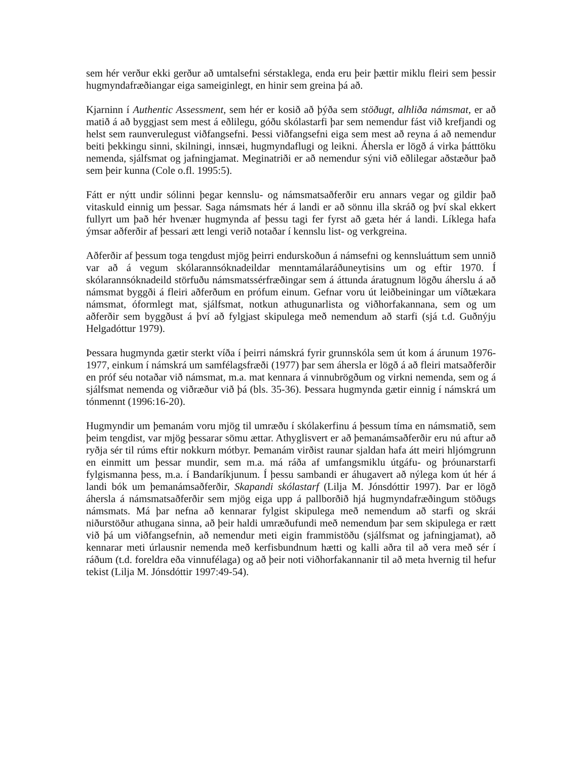sem hér verður ekki gerður að umtalsefni sérstaklega, enda eru þeir þættir miklu fleiri sem þessir hugmyndafræðiangar eiga sameiginlegt, en hinir sem greina þá að.
Kjarninn í Authentic Assessment, sem hér er kosið að þýða sem stöðugt, alhliða námsmat, er að matið á að byggjast sem mest á eðlilegu, góðu skólastarfi þar sem nemendur fást við krefjandi og helst sem raunverulegust viðfangsefni. Þessi viðfangsefni eiga sem mest að reyna á að nemendur beiti þekkingu sinni, skilningi, innsæi, hugmyndaflugi og leikni. Áhersla er lögð á virka þátttöku nemenda, sjálfsmat og jafningjamat. Meginatriði er að nemendur sýni við eðlilegar aðstæður það sem þeir kunna (Cole o.fl. 1995:5).
Fátt er nýtt undir sólinni þegar kennslu- og námsmatsaðferðir eru annars vegar og gildir það vitaskuld einnig um þessar. Saga námsmats hér á landi er að sönnu illa skráð og því skal ekkert fullyrt um það hér hvenær hugmynda af þessu tagi fer fyrst að gæta hér á landi. Líklega hafa ýmsar aðferðir af þessari ætt lengi verið notaðar í kennslu list- og verkgreina.
Aðferðir af þessum toga tengdust mjög þeirri endurskoðun á námsefni og kennsluáttum sem unnið var að á vegum skólarannsóknadeildar menntamálaráðuneytisins um og eftir 1970. Í skólarannsóknadeild störfuðu námsmatssérfræðingar sem á áttunda áratugnum lögðu áherslu á að námsmat byggði á fleiri aðferðum en prófum einum. Gefnar voru út leiðbeiningar um víðtækara námsmat, óformlegt mat, sjálfsmat, notkun athugunarlista og viðhorfakannana, sem og um aðferðir sem byggðust á því að fylgjast skipulega með nemendum að starfi (sjá t.d. Guðnýju Helgadóttur 1979).
Þessara hugmynda gætir sterkt víða í þeirri námskrá fyrir grunnskóla sem út kom á árunum 1976-1977, einkum í námskrá um samfélagsfræði (1977) þar sem áhersla er lögð á að fleiri matsaðferðir en próf séu notaðar við námsmat, m.a. mat kennara á vinnubrögðum og virkni nemenda, sem og á sjálfsmat nemenda og viðræður við þá (bls. 35-36). Þessara hugmynda gætir einnig í námskrá um tónmennt (1996:16-20).
Hugmyndir um þemanám voru mjög til umræðu í skólakerfinu á þessum tíma en námsmatið, sem þeim tengdist, var mjög þessarar sömu ættar. Athyglisvert er að þemanámsaðferðir eru nú aftur að ryðja sér til rúms eftir nokkurn mótbyr. Þemanám virðist raunar sjaldan hafa átt meiri hljómgrunn en einmitt um þessar mundir, sem m.a. má ráða af umfangsmiklu útgáfu- og þróunarstarfi fylgismanna þess, m.a. í Bandaríkjunum. Í þessu sambandi er áhugavert að nýlega kom út hér á landi bók um þemanámsaðferðir, Skapandi skólastarf (Lilja M. Jónsdóttir 1997). Þar er lögð áhersla á námsmatsaðferðir sem mjög eiga upp á pallborðið hjá hugmyndafræðingum stöðugs námsmats. Má þar nefna að kennarar fylgist skipulega með nemendum að starfi og skrái niðurstöður athugana sinna, að þeir haldi umræðufundi með nemendum þar sem skipulega er rætt við þá um viðfangsefnin, að nemendur meti eigin frammistöðu (sjálfsmat og jafningjamat), að kennarar meti úrlausnir nemenda með kerfisbundnum hætti og kalli aðra til að vera með sér í ráðum (t.d. foreldra eða vinnufélaga) og að þeir noti viðhorfakannanir til að meta hvernig til hefur tekist (Lilja M. Jónsdóttir 1997:49-54).